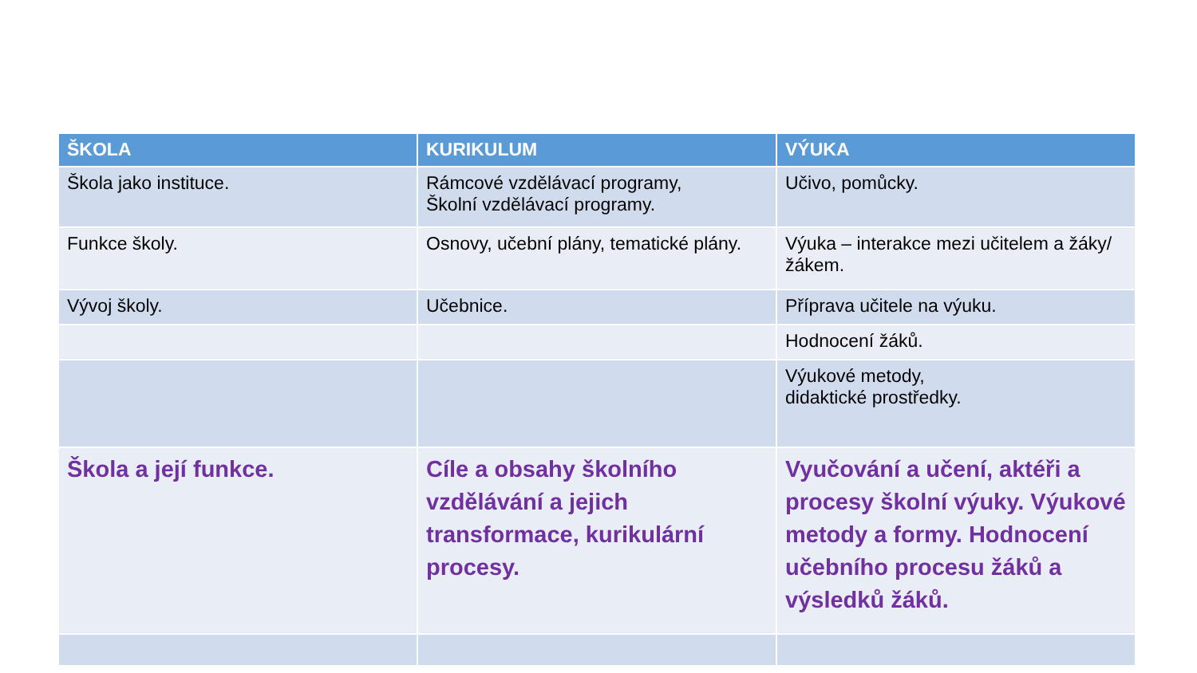| ŠKOLA | KURIKULUM | VÝUKA |
| --- | --- | --- |
| Škola jako instituce. | Rámcové vzdělávací programy, Školní vzdělávací programy. | Učivo, pomůcky. |
| Funkce školy. | Osnovy, učební plány, tematické plány. | Výuka – interakce mezi učitelem a žáky/žákem. |
| Vývoj školy. | Učebnice. | Příprava učitele na výuku. |
| | | Hodnocení žáků. |
| | | Výukové metody, didaktické prostředky. |
| Škola a její funkce. | Cíle a obsahy školního vzdělávání a jejich transformace, kurikulární procesy. | Vyučování a učení, aktéři a procesy školní výuky. Výukové metody a formy. Hodnocení učebního procesu žáků a výsledků žáků. |